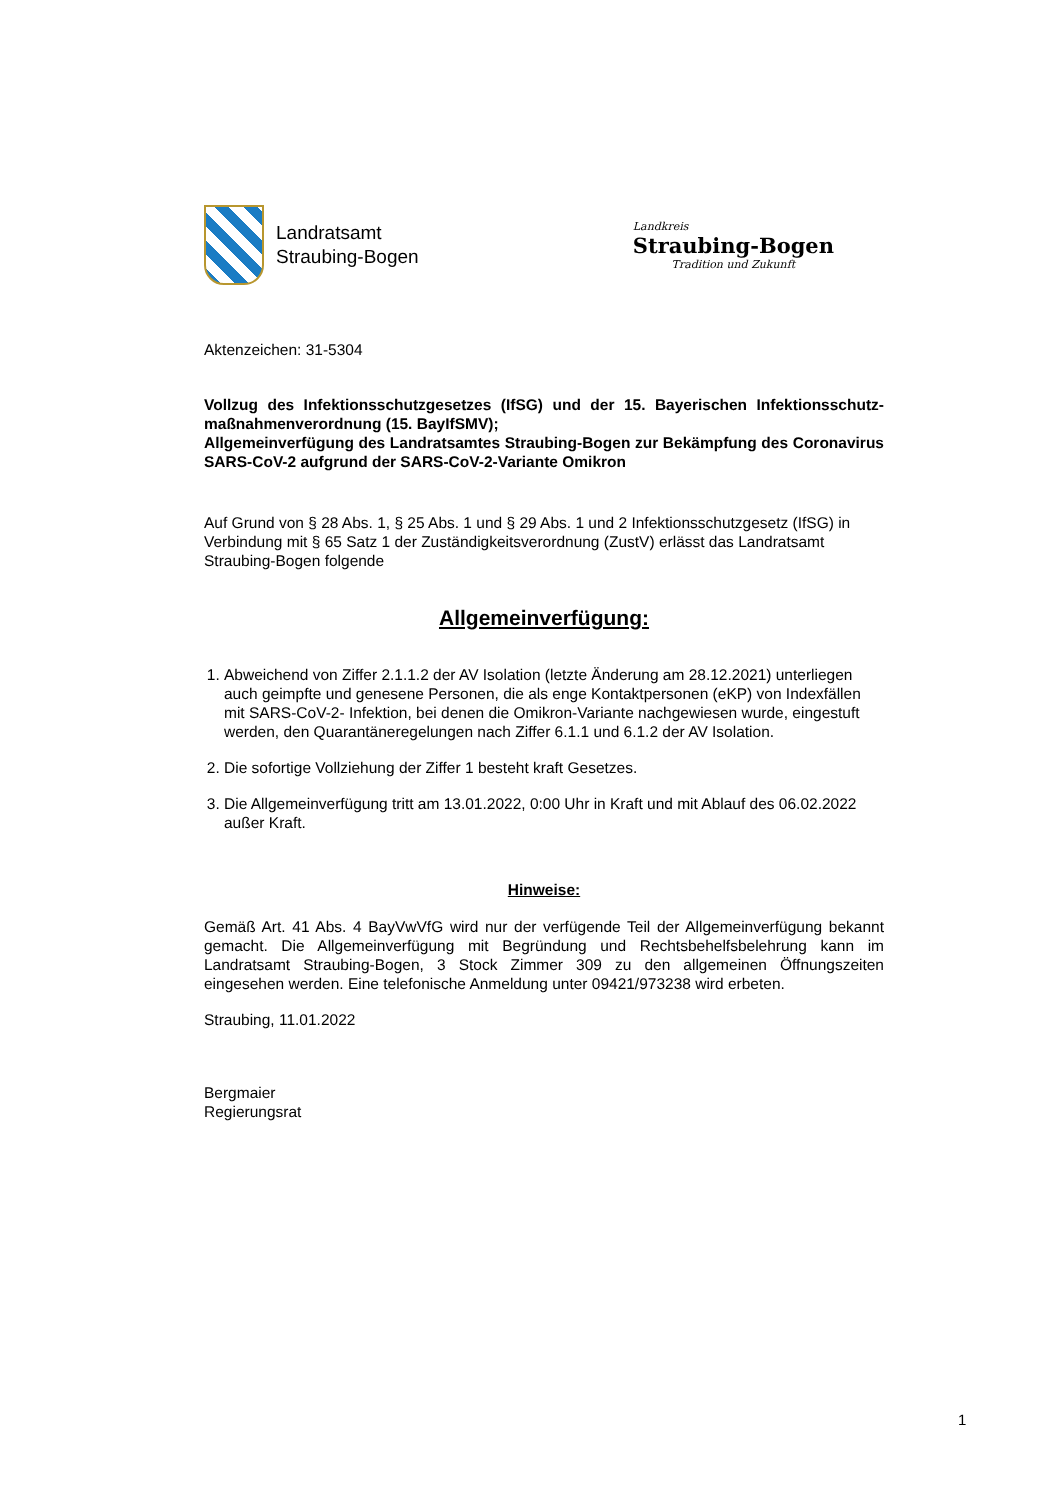Landratsamt
Straubing-Bogen
Landkreis
Straubing-Bogen
Tradition und Zukunft
Aktenzeichen: 31-5304
Vollzug des Infektionsschutzgesetzes (IfSG) und der 15. Bayerischen Infektionsschutz­maßnahmenverordnung (15. BayIfSMV);
Allgemeinverfügung des Landratsamtes Straubing-Bogen zur Bekämpfung des Coronavirus SARS-CoV-2 aufgrund der SARS-CoV-2-Variante Omikron
Auf Grund von § 28 Abs. 1, § 25 Abs. 1 und § 29 Abs. 1 und 2 Infektionsschutzgesetz (IfSG) in Verbindung mit § 65 Satz 1 der Zuständigkeitsverordnung (ZustV) erlässt das Landratsamt Straubing-Bogen folgende
Allgemeinverfügung:
1. Abweichend von Ziffer 2.1.1.2 der AV Isolation (letzte Änderung am 28.12.2021) unterliegen auch geimpfte und genesene Personen, die als enge Kontaktpersonen (eKP) von Indexfällen mit SARS-CoV-2- Infektion, bei denen die Omikron-Variante nachgewiesen wurde, eingestuft werden, den Quarantäneregelungen nach Ziffer 6.1.1 und 6.1.2 der AV Isolation.
2. Die sofortige Vollziehung der Ziffer 1 besteht kraft Gesetzes.
3. Die Allgemeinverfügung tritt am 13.01.2022, 0:00 Uhr in Kraft und mit Ablauf des 06.02.2022 außer Kraft.
Hinweise:
Gemäß Art. 41 Abs. 4 BayVwVfG wird nur der verfügende Teil der Allgemeinverfügung bekannt gemacht. Die Allgemeinverfügung mit Begründung und Rechtsbehelfsbelehrung kann im Landratsamt Straubing-Bogen, 3 Stock Zimmer 309 zu den allgemeinen Öffnungszeiten eingesehen werden. Eine telefonische Anmeldung unter 09421/973238 wird erbeten.
Straubing, 11.01.2022
Bergmaier
Regierungsrat
1